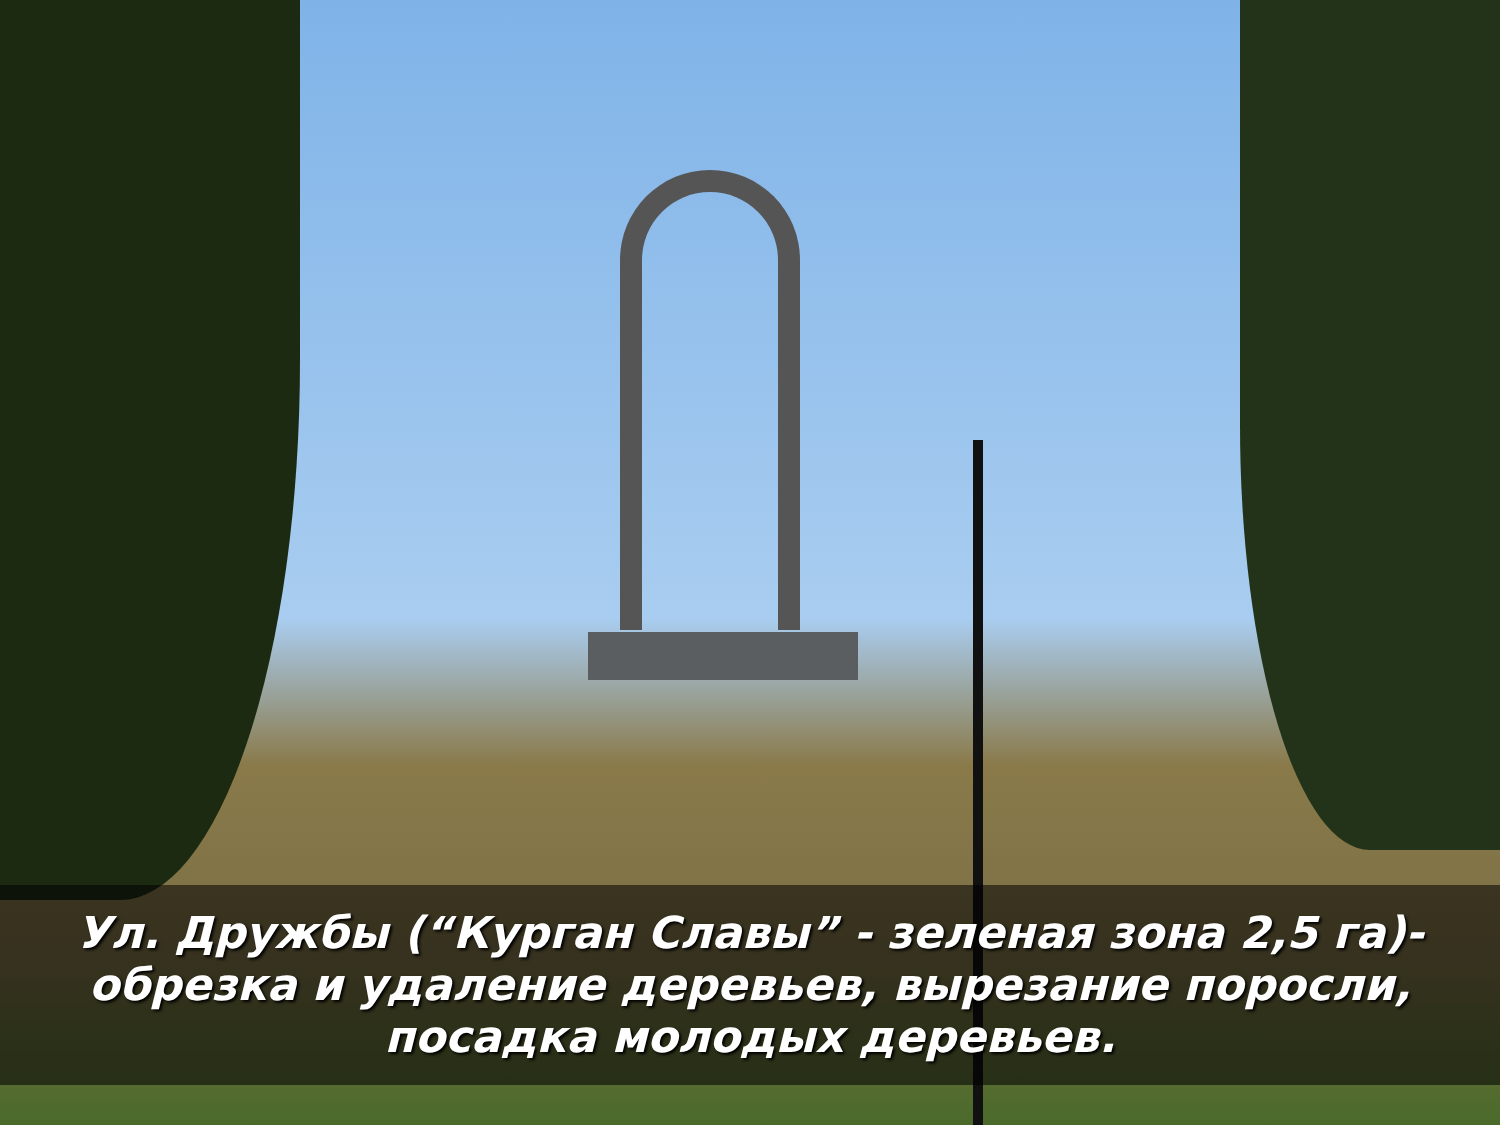Ул. Дружбы (“Курган Славы” - зеленая зона 2,5 га)-
обрезка и удаление деревьев, вырезание поросли,
посадка молодых деревьев.